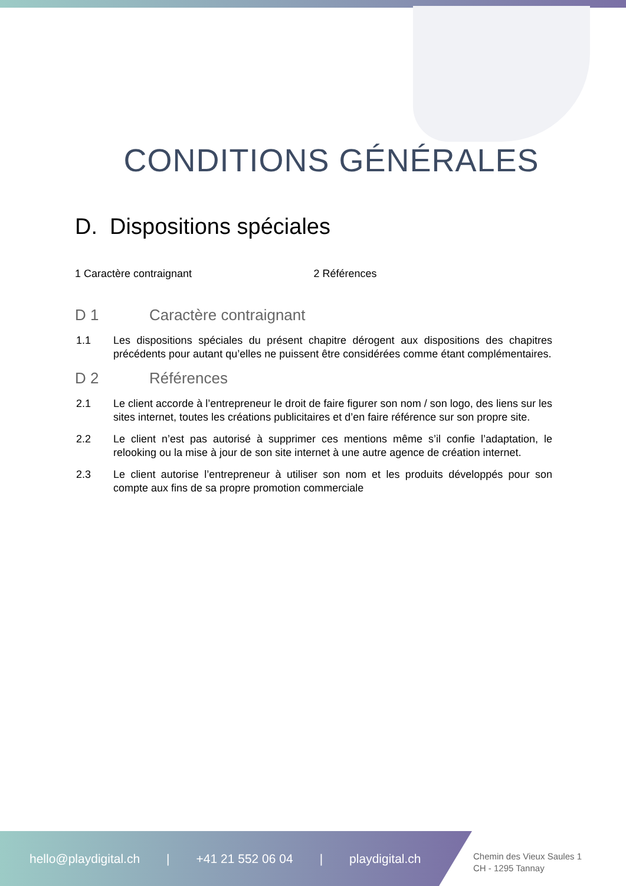CONDITIONS GÉNÉRALES
D. Dispositions spéciales
1 Caractère contraignant 2 Références
D 1 Caractère contraignant
1.1 Les dispositions spéciales du présent chapitre dérogent aux dispositions des chapitres précédents pour autant qu’elles ne puissent être considérées comme étant complémentaires.
D 2 Références
2.1 Le client accorde à l’entrepreneur le droit de faire figurer son nom / son logo, des liens sur les sites internet, toutes les créations publicitaires et d’en faire référence sur son propre site.
2.2 Le client n’est pas autorisé à supprimer ces mentions même s’il confie l’adaptation, le relooking ou la mise à jour de son site internet à une autre agence de création internet.
2.3 Le client autorise l’entrepreneur à utiliser son nom et les produits développés pour son compte aux fins de sa propre promotion commerciale
hello@playdigital.ch | +41 21 552 06 04 | playdigital.ch
Chemin des Vieux Saules 1
CH - 1295 Tannay